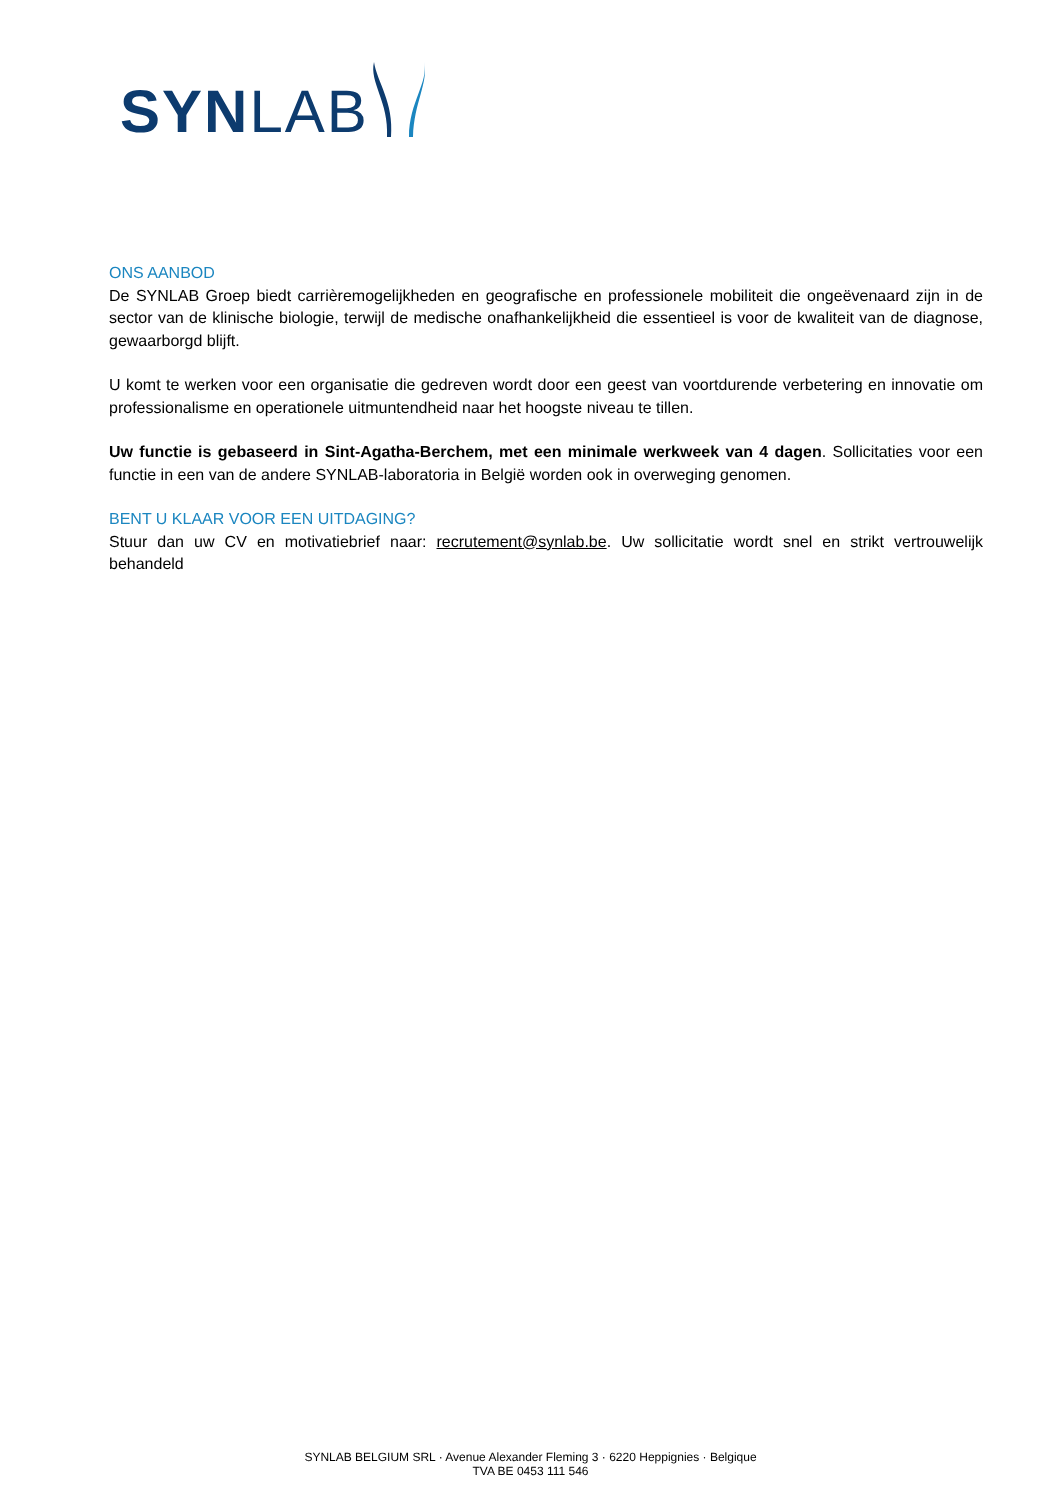SYNLAB
ONS AANBOD
De SYNLAB Groep biedt carrièremogelijkheden en geografische en professionele mobiliteit die ongeëvenaard zijn in de sector van de klinische biologie, terwijl de medische onafhankelijkheid die essentieel is voor de kwaliteit van de diagnose, gewaarborgd blijft.
U komt te werken voor een organisatie die gedreven wordt door een geest van voortdurende verbetering en innovatie om professionalisme en operationele uitmuntendheid naar het hoogste niveau te tillen.
Uw functie is gebaseerd in Sint-Agatha-Berchem, met een minimale werkweek van 4 dagen. Sollicitaties voor een functie in een van de andere SYNLAB-laboratoria in België worden ook in overweging genomen.
BENT U KLAAR VOOR EEN UITDAGING?
Stuur dan uw CV en motivatiebrief naar: recrutement@synlab.be. Uw sollicitatie wordt snel en strikt vertrouwelijk behandeld
SYNLAB BELGIUM SRL · Avenue Alexander Fleming 3 · 6220 Heppignies · Belgique
TVA BE 0453 111 546